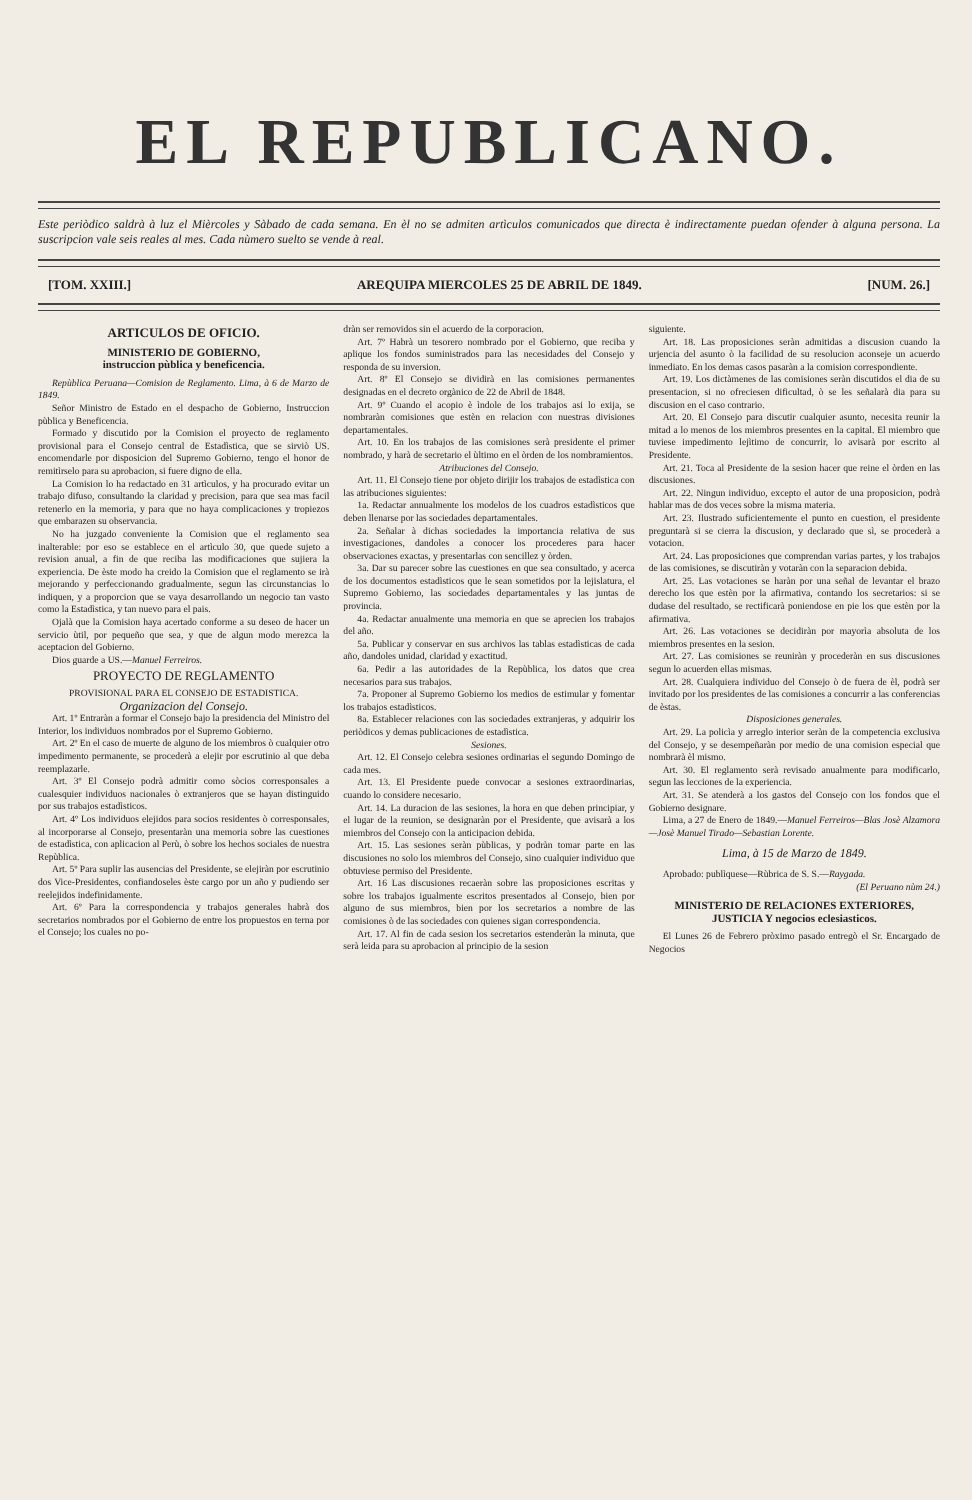EL REPUBLICANO.
Este periòdico saldrà à luz el Mièrcoles y Sàbado de cada semana. En èl no se admiten artìculos comunicados que directa è indirectamente puedan ofender à alguna persona. La suscripcion vale seis reales al mes. Cada nùmero suelto se vende à real.
[TOM. XXIII.] AREQUIPA MIERCOLES 25 DE ABRIL DE 1849. [NUM. 26.]
ARTICULOS DE OFICIO.
MINISTERIO DE GOBIERNO,
instruccion pùblica y beneficencia.
Repùblica Peruana—Comision de Reglamento. Lima, à 6 de Marzo de 1849.
Señor Ministro de Estado en el despacho de Gobierno, Instruccion pùblica y Beneficencia.
Formado y discutido por la Comision el proyecto de reglamento provisional para el Consejo central de Estadìstica, que se sirviò US. encomendarle por disposicion del Supremo Gobierno, tengo el honor de remitìrselo para su aprobacion, si fuere digno de ella.
La Comision lo ha redactado en 31 artìculos, y ha procurado evitar un trabajo difuso, consultando la claridad y precision, para que sea mas facil retenerlo en la memoria, y para que no haya complicaciones y tropiezos que embarazen su observancia.
No ha juzgado conveniente la Comision que el reglamento sea inalterable: por eso se establece en el artìculo 30, que quede sujeto a revision anual, a fin de que reciba las modificaciones que sujiera la experiencia. De èste modo ha creido la Comision que el reglamento se irà mejorando y perfeccionando gradualmente, segun las circunstancias lo indiquen, y a proporcion que se vaya desarrollando un negocio tan vasto como la Estadìstica, y tan nuevo para el pais.
Ojalà que la Comision haya acertado conforme a su deseo de hacer un servicio ùtil, por pequeño que sea, y que de algun modo merezca la aceptacion del Gobierno.
Dios guarde a US.—Manuel Ferreiros.
PROYECTO DE REGLAMENTO
PROVISIONAL PARA EL CONSEJO DE ESTADISTICA.
Organizacion del Consejo.
Art. 1º Entraràn a formar el Consejo bajo la presidencia del Ministro del Interior, los individuos nombrados por el Supremo Gobierno.
Art. 2º En el caso de muerte de alguno de los miembros ò cualquier otro impedimento permanente, se procederà a elejir por escrutinio al que deba reemplazarle.
Art. 3º El Consejo podrà admitir como sòcios corresponsales a cualesquier individuos nacionales ò extranjeros que se hayan distinguido por sus trabajos estadìsticos.
Art. 4º Los individuos elejidos para socios residentes ò corresponsales, al incorporarse al Consejo, presentaràn una memoria sobre las cuestiones de estadìstica, con aplicacion al Perù, ò sobre los hechos sociales de nuestra Repùblica.
Art. 5º Para suplir las ausencias del Presidente, se elejiràn por escrutinio dos Vice-Presidentes, confiandoseles èste cargo por un año y pudiendo ser reelejidos indefinidamente.
Art. 6º Para la correspondencia y trabajos generales habrà dos secretarios nombrados por el Gobierno de entre los propuestos en terna por el Consejo; los cuales no po-
dràn ser removidos sin el acuerdo de la corporacion.
Art. 7º Habrà un tesorero nombrado por el Gobierno, que reciba y aplique los fondos suministrados para las necesidades del Consejo y responda de su inversion.
Art. 8º El Consejo se dividirà en las comisiones permanentes designadas en el decreto orgànico de 22 de Abril de 1848.
Art. 9º Cuando el acopio è ìndole de los trabajos asi lo exija, se nombraràn comisiones que estèn en relacion con nuestras divisiones departamentales.
Art. 10. En los trabajos de las comisiones serà presidente el primer nombrado, y harà de secretario el ùltimo en el òrden de los nombramientos.
Atribuciones del Consejo.
Art. 11. El Consejo tiene por objeto dirijir los trabajos de estadìstica con las atribuciones siguientes:
1a. Redactar annualmente los modelos de los cuadros estadìsticos que deben llenarse por las sociedades departamentales.
2a. Señalar à dichas sociedades la importancia relativa de sus investigaciones, dandoles a conocer los procederes para hacer observaciones exactas, y presentarlas con sencillez y òrden.
3a. Dar su parecer sobre las cuestiones en que sea consultado, y acerca de los documentos estadìsticos que le sean sometidos por la lejislatura, el Supremo Gobierno, las sociedades departamentales y las juntas de provincia.
4a. Redactar anualmente una memoria en que se aprecien los trabajos del año.
5a. Publicar y conservar en sus archivos las tablas estadìsticas de cada año, dandoles unidad, claridad y exactitud.
6a. Pedir a las autoridades de la Repùblica, los datos que crea necesarios para sus trabajos.
7a. Proponer al Supremo Gobierno los medios de estimular y fomentar los trabajos estadìsticos.
8a. Establecer relaciones con las sociedades extranjeras, y adquirir los periòdicos y demas publicaciones de estadìstica.
Sesiones.
Art. 12. El Consejo celebra sesiones ordinarias el segundo Domingo de cada mes.
Art. 13. El Presidente puede convocar a sesiones extraordinarias, cuando lo considere necesario.
Art. 14. La duracion de las sesiones, la hora en que deben principiar, y el lugar de la reunion, se designaràn por el Presidente, que avisarà a los miembros del Consejo con la anticipacion debida.
Art. 15. Las sesiones seràn pùblicas, y podràn tomar parte en las discusiones no solo los miembros del Consejo, sino cualquier individuo que obtuviese permiso del Presidente.
Art. 16 Las discusiones recaeràn sobre las proposiciones escritas y sobre los trabajos igualmente escritos presentados al Consejo, bien por alguno de sus miembros, bien por los secretarios a nombre de las comisiones ò de las sociedades con quienes sigan correspondencia.
Art. 17. Al fin de cada sesion los secretarios estenderàn la minuta, que serà leida para su aprobacion al principio de la sesion
siguiente.
Art. 18. Las proposiciones seràn admitidas a discusion cuando la urjencia del asunto ò la facilidad de su resolucion aconseje un acuerdo inmediato. En los demas casos pasaràn a la comision correspondiente.
Art. 19. Los dictàmenes de las comisiones seràn discutidos el dia de su presentacion, si no ofreciesen dificultad, ò se les señalarà dia para su discusion en el caso contrario.
Art. 20. El Consejo para discutir cualquier asunto, necesita reunir la mitad a lo menos de los miembros presentes en la capital. El miembro que tuviese impedimento lejìtimo de concurrir, lo avisarà por escrito al Presidente.
Art. 21. Toca al Presidente de la sesion hacer que reine el òrden en las discusiones.
Art. 22. Ningun individuo, excepto el autor de una proposicion, podrà hablar mas de dos veces sobre la misma materia.
Art. 23. Ilustrado suficientemente el punto en cuestion, el presidente preguntarà si se cierra la discusion, y declarado que sì, se procederà a votacion.
Art. 24. Las proposiciones que comprendan varias partes, y los trabajos de las comisiones, se discutiràn y votaràn con la separacion debida.
Art. 25. Las votaciones se haràn por una señal de levantar el brazo derecho los que estèn por la afirmativa, contando los secretarios: si se dudase del resultado, se rectificarà poniendose en pie los que estèn por la afirmativa.
Art. 26. Las votaciones se decidiràn por mayorìa absoluta de los miembros presentes en la sesion.
Art. 27. Las comisiones se reuniràn y procederàn en sus discusiones segun lo acuerden ellas mismas.
Art. 28. Cualquiera individuo del Consejo ò de fuera de èl, podrà ser invitado por los presidentes de las comisiones a concurrir a las conferencias de èstas.
Disposiciones generales.
Art. 29. La policìa y arreglo interior seràn de la competencia exclusiva del Consejo, y se desempeñaràn por medio de una comision especial que nombrarà èl mismo.
Art. 30. El reglamento serà revisado anualmente para modificarlo, segun las lecciones de la experiencia.
Art. 31. Se atenderà a los gastos del Consejo con los fondos que el Gobierno designare.
Lima, a 27 de Enero de 1849.—Manuel Ferreiros—Blas Josè Alzamora—Josè Manuel Tirado—Sebastian Lorente.
Lima, à 15 de Marzo de 1849.
Aprobado: publìquese—Rùbrica de S. S.—Raygada.
(El Peruano nùm 24.)
MINISTERIO DE RELACIONES EXTERIORES, JUSTICIA Y negocios eclesiasticos.
El Lunes 26 de Febrero pròximo pasado entregò el Sr. Encargado de Negocios